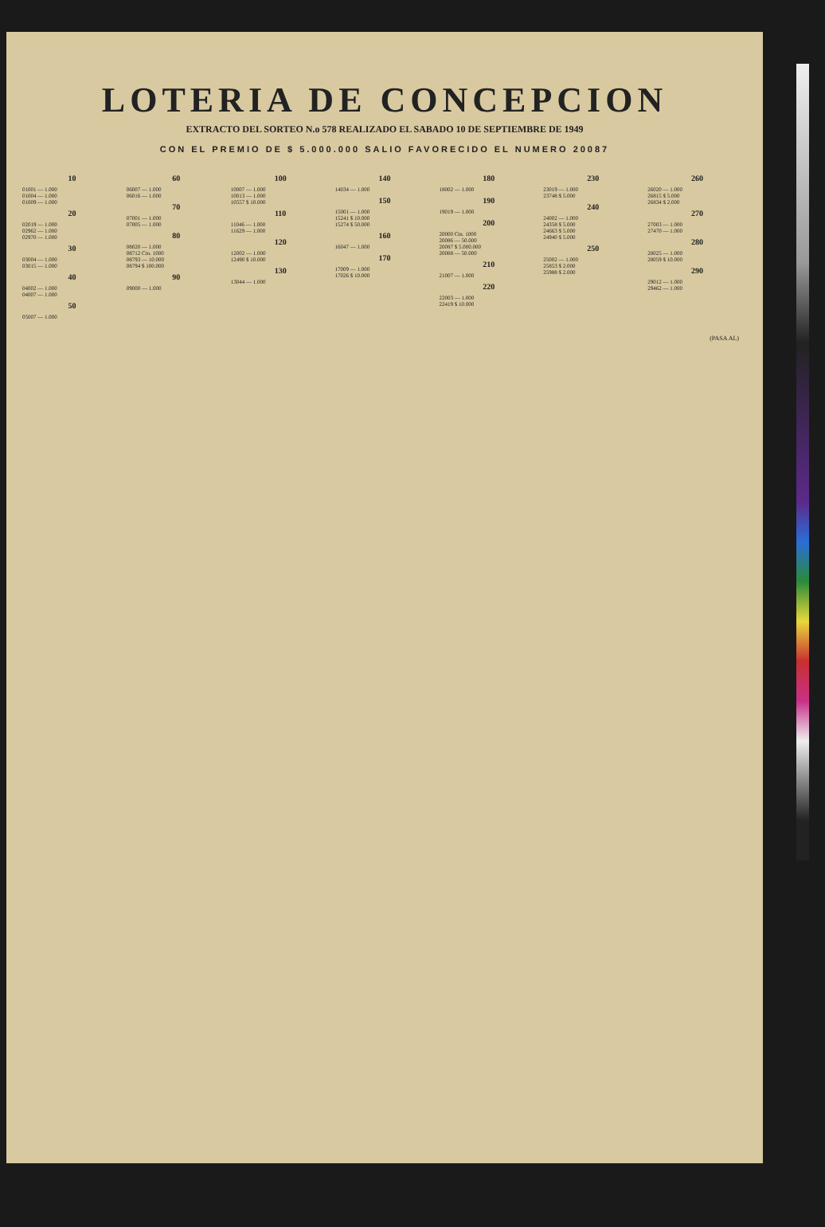LOTERIA DE CONCEPCION
EXTRACTO DEL SORTEO N.o 578 REALIZADO EL SABADO 10 DE SEPTIEMBRE DE 1949
CON EL PREMIO DE $ 5.000.000 SALIO FAVORECIDO EL NUMERO 20087
10
01001 — 1.000
01004 — 1.000
01009 — 1.000
20
02019 — 1.000
02962 — 1.000
02970 — 1.000
30
03004 — 1.000
03015 — 1.000
40
04002 — 1.000
04007 — 1.000
50
05007 — 1.000
60
06007 — 1.000
06016 — 1.000
70
07001 — 1.000
07005 — 1.000
80
08020 — 1.000
08712 Ctn. 1000
08793 — 10.000
08794 $ 100.000
90
09000 — 1.000
100
10007 — 1.000
10013 — 1.000
10557 $ 10.000
110
11046 — 1.000
11629 — 1.000
120
12002 — 1.000
12490 $ 10.000
130
13044 — 1.000
140
14034 — 1.000
150
15001 — 1.000
15241 $ 10.000
15274 $ 50.000
160
16047 — 1.000
170
17009 — 1.000
17026 $ 10.000
180
18002 — 1.000
190
19019 — 1.000
200
20000 Ctn. 1000
20086 — 50.000
20087 $ 5.000.000
20088 — 50.000
210
21007 — 1.000
220
22003 — 1.000
22419 $ 10.000
230
23019 — 1.000
23748 $ 5.000
240
24002 — 1.000
24358 $ 5.000
24663 $ 5.000
24940 $ 5.000
250
25002 — 1.000
25853 $ 2.000
25988 $ 2.000
260
26020 — 1.000
26815 $ 5.000
26834 $ 2.000
270
27003 — 1.000
27470 — 1.000
280
28025 — 1.000
28059 $ 10.000
290
29012 — 1.000
29462 — 1.000
(PASA AL)